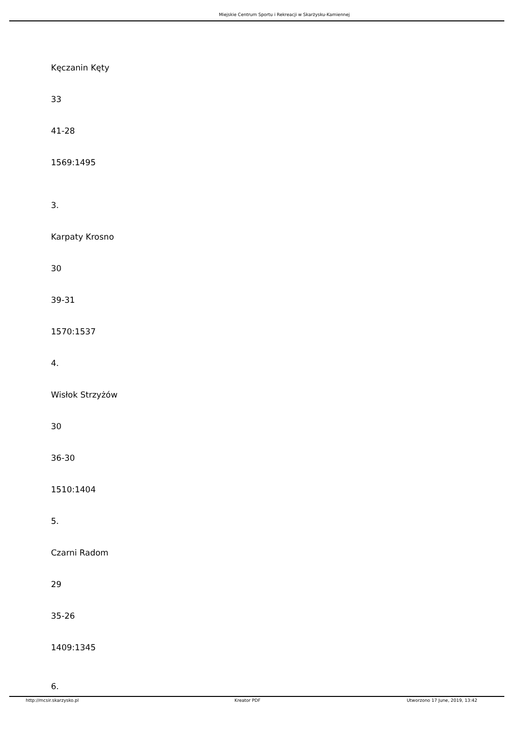Miejskie Centrum Sportu i Rekreacji w Skarżysku-Kamiennej
Kęczanin Kęty
33
41-28
1569:1495
3.
Karpaty Krosno
30
39-31
1570:1537
4.
Wisłok Strzyżów
30
36-30
1510:1404
5.
Czarni Radom
29
35-26
1409:1345
6.
http://mcsir.skarzysko.pl Kreator PDF Utworzono 17 June, 2019, 13:42